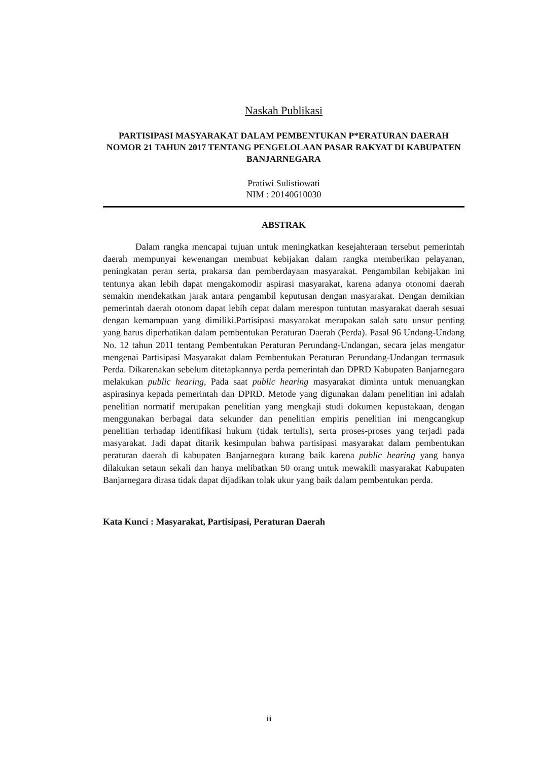Naskah Publikasi
PARTISIPASI MASYARAKAT DALAM PEMBENTUKAN P*ERATURAN DAERAH NOMOR 21 TAHUN 2017 TENTANG PENGELOLAAN PASAR RAKYAT DI KABUPATEN BANJARNEGARA
Pratiwi Sulistiowati
NIM : 20140610030
ABSTRAK
Dalam rangka mencapai tujuan untuk meningkatkan kesejahteraan tersebut pemerintah daerah mempunyai kewenangan membuat kebijakan dalam rangka memberikan pelayanan, peningkatan peran serta, prakarsa dan pemberdayaan masyarakat. Pengambilan kebijakan ini tentunya akan lebih dapat mengakomodir aspirasi masyarakat, karena adanya otonomi daerah semakin mendekatkan jarak antara pengambil keputusan dengan masyarakat. Dengan demikian pemerintah daerah otonom dapat lebih cepat dalam merespon tuntutan masyarakat daerah sesuai dengan kemampuan yang dimiliki.Partisipasi masyarakat merupakan salah satu unsur penting yang harus diperhatikan dalam pembentukan Peraturan Daerah (Perda). Pasal 96 Undang-Undang No. 12 tahun 2011 tentang Pembentukan Peraturan Perundang-Undangan, secara jelas mengatur mengenai Partisipasi Masyarakat dalam Pembentukan Peraturan Perundang-Undangan termasuk Perda. Dikarenakan sebelum ditetapkannya perda pemerintah dan DPRD Kabupaten Banjarnegara melakukan public hearing, Pada saat public hearing masyarakat diminta untuk menuangkan aspirasinya kepada pemerintah dan DPRD. Metode yang digunakan dalam penelitian ini adalah penelitian normatif merupakan penelitian yang mengkaji studi dokumen kepustakaan, dengan menggunakan berbagai data sekunder dan penelitian empiris penelitian ini mengcangkup penelitian terhadap identifikasi hukum (tidak tertulis), serta proses-proses yang terjadi pada masyarakat. Jadi dapat ditarik kesimpulan bahwa partisipasi masyarakat dalam pembentukan peraturan daerah di kabupaten Banjarnegara kurang baik karena public hearing yang hanya dilakukan setaun sekali dan hanya melibatkan 50 orang untuk mewakili masyarakat Kabupaten Banjarnegara dirasa tidak dapat dijadikan tolak ukur yang baik dalam pembentukan perda.
Kata Kunci : Masyarakat, Partisipasi, Peraturan Daerah
iii